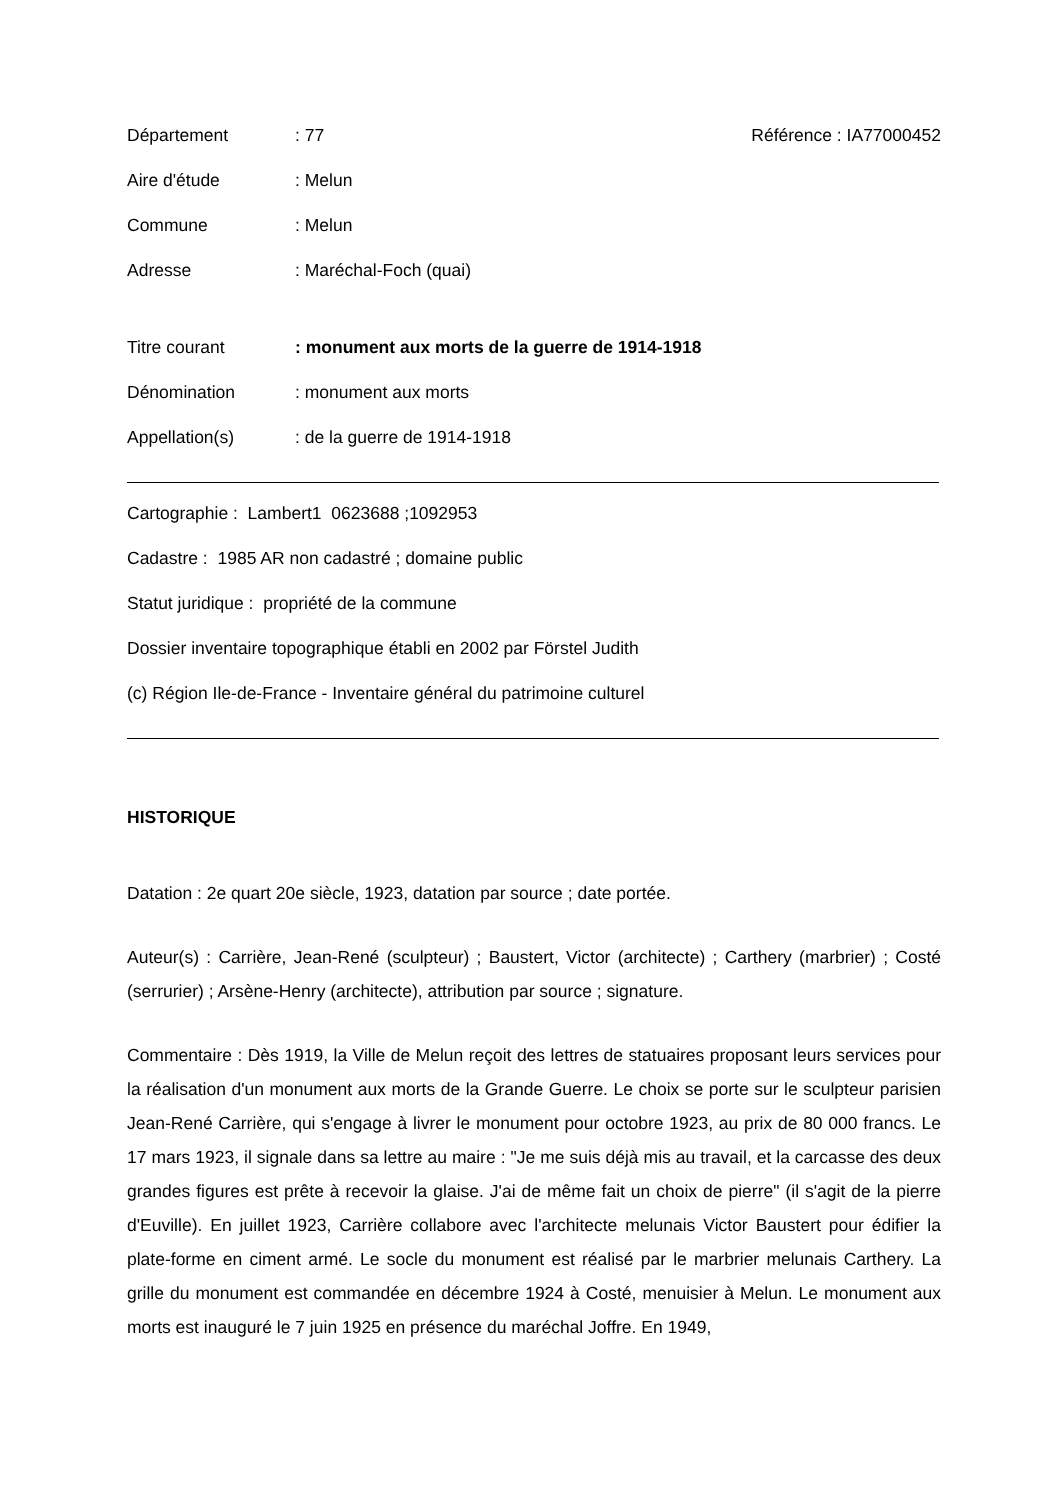Département : 77 Référence : IA77000452
Aire d'étude : Melun
Commune : Melun
Adresse : Maréchal-Foch (quai)
Titre courant : monument aux morts de la guerre de 1914-1918
Dénomination : monument aux morts
Appellation(s) : de la guerre de 1914-1918
Cartographie : Lambert1 0623688 ;1092953
Cadastre : 1985 AR non cadastré ; domaine public
Statut juridique : propriété de la commune
Dossier inventaire topographique établi en 2002 par Förstel Judith
(c) Région Ile-de-France - Inventaire général du patrimoine culturel
HISTORIQUE
Datation : 2e quart 20e siècle, 1923, datation par source ; date portée.
Auteur(s) : Carrière, Jean-René (sculpteur) ; Baustert, Victor (architecte) ; Carthery (marbrier) ; Costé (serrurier) ; Arsène-Henry (architecte), attribution par source ; signature.
Commentaire : Dès 1919, la Ville de Melun reçoit des lettres de statuaires proposant leurs services pour la réalisation d'un monument aux morts de la Grande Guerre. Le choix se porte sur le sculpteur parisien Jean-René Carrière, qui s'engage à livrer le monument pour octobre 1923, au prix de 80 000 francs. Le 17 mars 1923, il signale dans sa lettre au maire : "Je me suis déjà mis au travail, et la carcasse des deux grandes figures est prête à recevoir la glaise. J'ai de même fait un choix de pierre" (il s'agit de la pierre d'Euville). En juillet 1923, Carrière collabore avec l'architecte melunais Victor Baustert pour édifier la plate-forme en ciment armé. Le socle du monument est réalisé par le marbrier melunais Carthery. La grille du monument est commandée en décembre 1924 à Costé, menuisier à Melun. Le monument aux morts est inauguré le 7 juin 1925 en présence du maréchal Joffre. En 1949,